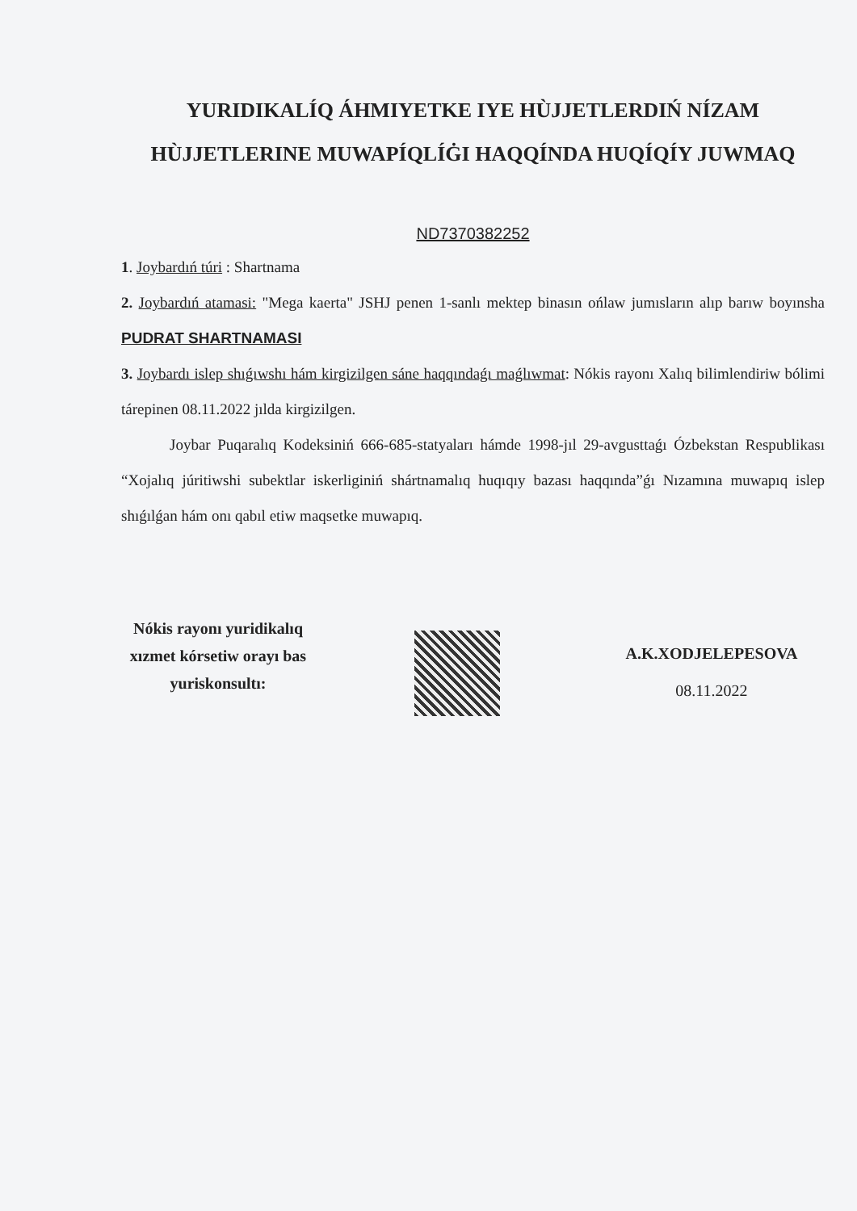YURIDIKALÍQ ÁHMIYETKE IYE HÙJJETLERDIŃ NÍZAM HÙJJETLERINE MUWAPÍQLÍĠI HAQQÍNDA HUQÍQÍY JUWMAQ
ND7370382252
1. Joybardıń túri : Shartnama
2. Joybardıń atamasi: "Mega kaerta" JSHJ penen 1-sanlı mektep binasın ońlaw jumısların alıp barıw boyınsha PUDRAT SHARTNAMASI
3. Joybardı islep shıǵıwshı hám kirgizilgen sáne haqqındaǵı maǵlıwmat: Nókis rayonı Xalıq bilimlendiriw bólimi tárepinen 08.11.2022 jılda kirgizilgen.
Joybar Puqaralıq Kodeksiniń 666-685-statyaları hámde 1998-jıl 29-avgusttaǵı Ózbekstan Respublikası “Xojalıq júritiwshi subektlar iskerliginiń shártnamalıq huqıqıy bazası haqqında”ǵı Nızamına muwapıq islep shıǵılǵan hám onı qabıl etiw maqsetke muwapıq.
Nókis rayonı yuridikalıq xızmet kórsetiw orayı bas yuriskonsultı:
A.K.XODJELEPESOVA
08.11.2022